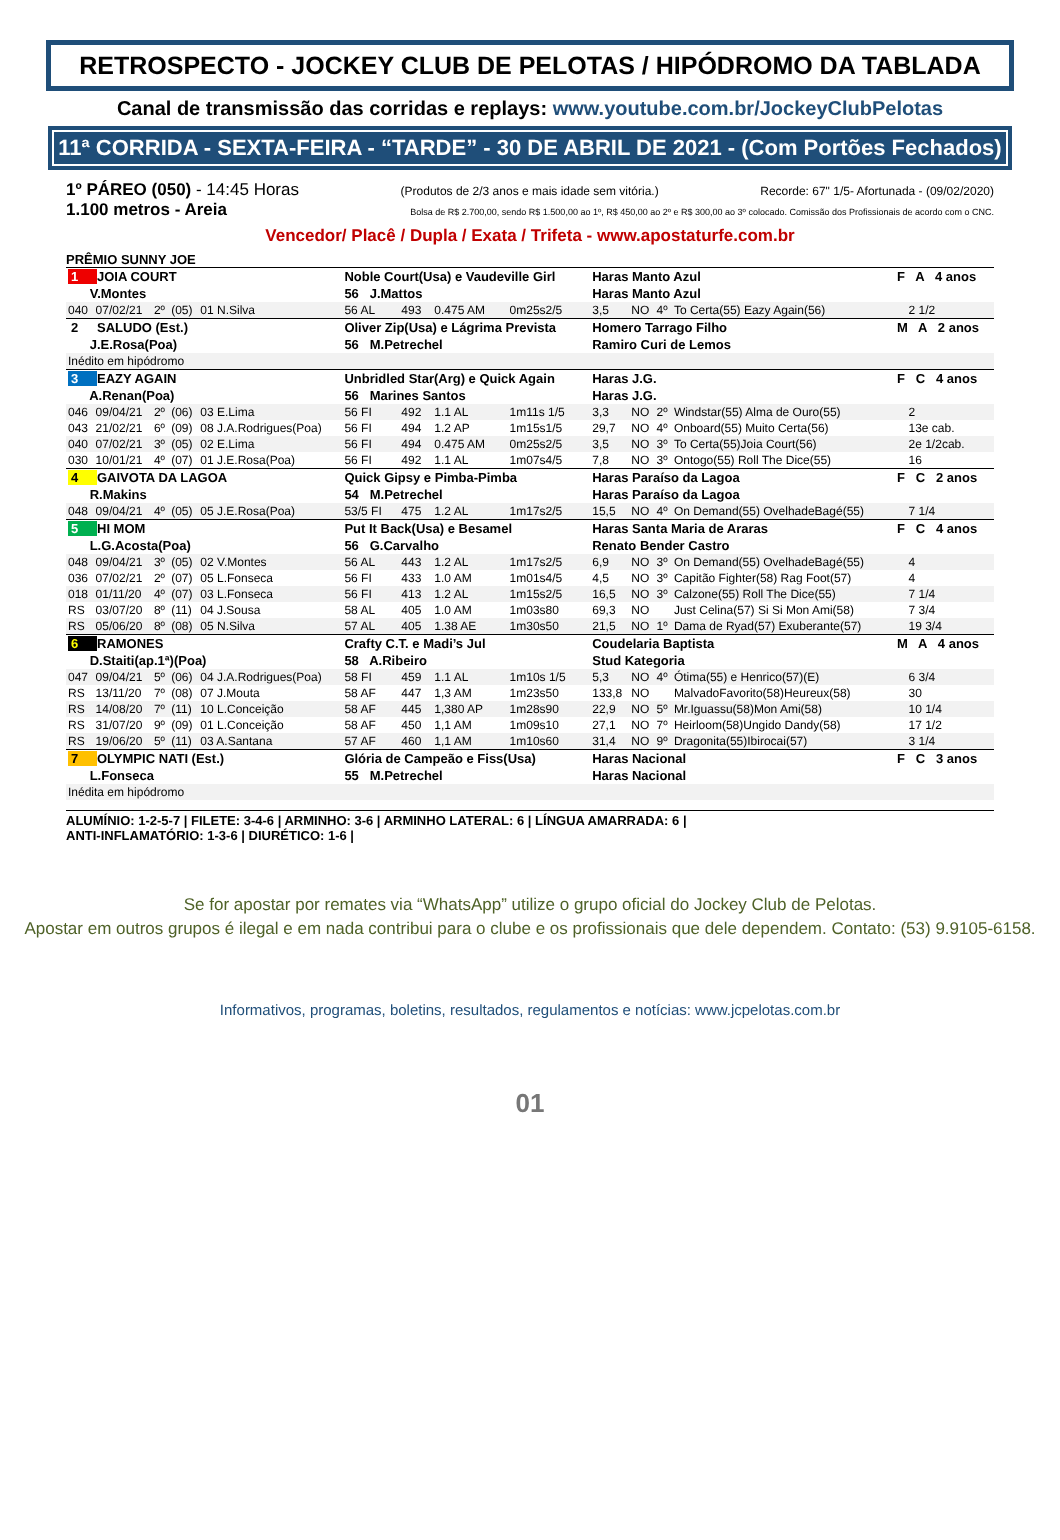RETROSPECTO - JOCKEY CLUB DE PELOTAS / HIPÓDROMO DA TABLADA
Canal de transmissão das corridas e replays: www.youtube.com.br/JockeyClubPelotas
11ª CORRIDA - SEXTA-FEIRA - “TARDE” - 30 DE ABRIL DE 2021 - (Com Portões Fechados)
1º PÁREO (050) - 14:45 Horas (Produtos de 2/3 anos e mais idade sem vitória.) Recorde: 67" 1/5- Afortunada - (09/02/2020)
1.100 metros - Areia Bolsa de R$ 2.700,00, sendo R$ 1.500,00 ao 1º, R$ 450,00 ao 2º e R$ 300,00 ao 3º colocado. Comissão dos Profissionais de acordo com o CNC.
Vencedor/ Placê / Dupla / Exata / Trifeta - www.apostaturfe.com.br
PRÊMIO SUNNY JOE
| 1 JOIA COURT | | | | | Noble Court(Usa) e Vaudeville Girl | | | | Haras Manto Azul | | | | F A 4 anos | | |
| V.Montes | | | | | 56 J.Mattos | | | | Haras Manto Azul | | | | | | |
| 040 | 07/02/21 | 2º | (05) | 01 N.Silva | 56 AL | 493 | 0.475 AM | 0m25s2/5 | 3,5 | NO | 4º | To Certa(55) Eazy Again(56) | | | 2 1/2 |
| 2 SALUDO (Est.) | | | | | Oliver Zip(Usa) e Lágrima Prevista | | | | Homero Tarrago Filho | | | | M A 2 anos | | |
| J.E.Rosa(Poa) | | | | | 56 M.Petrechel | | | | Ramiro Curi de Lemos | | | | | | |
| Inédito em hipódromo | | | | | | | | | | | | | | | |
| 3 EAZY AGAIN | | | | | Unbridled Star(Arg) e Quick Again | | | | Haras J.G. | | | | F C 4 anos | | |
| A.Renan(Poa) | | | | | 56 Marines Santos | | | | Haras J.G. | | | | | | |
| 046 | 09/04/21 | 2º | (06) | 03 E.Lima | 56 FI | 492 | 1.1 AL | 1m11s 1/5 | 3,3 | NO | 2º | Windstar(55) Alma de Ouro(55) | | | 2 |
| 043 | 21/02/21 | 6º | (09) | 08 J.A.Rodrigues(Poa) | 56 FI | 494 | 1.2 AP | 1m15s1/5 | 29,7 | NO | 4º | Onboard(55) Muito Certa(56) | | | 13e cab. |
| 040 | 07/02/21 | 3º | (05) | 02 E.Lima | 56 FI | 494 | 0.475 AM | 0m25s2/5 | 3,5 | NO | 3º | To Certa(55)Joia Court(56) | | | 2e 1/2cab. |
| 030 | 10/01/21 | 4º | (07) | 01 J.E.Rosa(Poa) | 56 FI | 492 | 1.1 AL | 1m07s4/5 | 7,8 | NO | 3º | Ontogo(55) Roll The Dice(55) | | | 16 |
| 4 GAIVOTA DA LAGOA | | | | | Quick Gipsy e Pimba-Pimba | | | | Haras Paraíso da Lagoa | | | | F C 2 anos | | |
| R.Makins | | | | | 54 M.Petrechel | | | | Haras Paraíso da Lagoa | | | | | | |
| 048 | 09/04/21 | 4º | (05) | 05 J.E.Rosa(Poa) | 53/5 FI | 475 | 1.2 AL | 1m17s2/5 | 15,5 | NO | 4º | On Demand(55) OvelhadeBagé(55) | | | 7 1/4 |
| 5 HI MOM | | | | | Put It Back(Usa) e Besamel | | | | Haras Santa Maria de Araras | | | | F C 4 anos | | |
| L.G.Acosta(Poa) | | | | | 56 G.Carvalho | | | | Renato Bender Castro | | | | | | |
| 048 | 09/04/21 | 3º | (05) | 02 V.Montes | 56 AL | 443 | 1.2 AL | 1m17s2/5 | 6,9 | NO | 3º | On Demand(55) OvelhadeBagé(55) | | | 4 |
| 036 | 07/02/21 | 2º | (07) | 05 L.Fonseca | 56 FI | 433 | 1.0 AM | 1m01s4/5 | 4,5 | NO | 3º | Capitão Fighter(58) Rag Foot(57) | | | 4 |
| 018 | 01/11/20 | 4º | (07) | 03 L.Fonseca | 56 FI | 413 | 1.2 AL | 1m15s2/5 | 16,5 | NO | 3º | Calzone(55) Roll The Dice(55) | | | 7 1/4 |
| RS | 03/07/20 | 8º | (11) | 04 J.Sousa | 58 AL | 405 | 1.0 AM | 1m03s80 | 69,3 | NO | | Just Celina(57) Si Si Mon Ami(58) | | | 7 3/4 |
| RS | 05/06/20 | 8º | (08) | 05 N.Silva | 57 AL | 405 | 1.38 AE | 1m30s50 | 21,5 | NO | 1º | Dama de Ryad(57) Exuberante(57) | | | 19 3/4 |
| 6 RAMONES | | | | | Crafty C.T. e Madi’s Jul | | | | Coudelaria Baptista | | | | M A 4 anos | | |
| D.Staiti(ap.1ª)(Poa) | | | | | 58 A.Ribeiro | | | | Stud Kategoria | | | | | | |
| 047 | 09/04/21 | 5º | (06) | 04 J.A.Rodrigues(Poa) | 58 FI | 459 | 1.1 AL | 1m10s 1/5 | 5,3 | NO | 4º | Ótima(55) e Henrico(57)(E) | | | 6 3/4 |
| RS | 13/11/20 | 7º | (08) | 07 J.Mouta | 58 AF | 447 | 1,3 AM | 1m23s50 | 133,8 | NO | | MalvadoFavorito(58)Heureux(58) | | | 30 |
| RS | 14/08/20 | 7º | (11) | 10 L.Conceição | 58 AF | 445 | 1,380 AP | 1m28s90 | 22,9 | NO | 5º | Mr.Iguassu(58)Mon Ami(58) | | | 10 1/4 |
| RS | 31/07/20 | 9º | (09) | 01 L.Conceição | 58 AF | 450 | 1,1 AM | 1m09s10 | 27,1 | NO | 7º | Heirloom(58)Ungido Dandy(58) | | | 17 1/2 |
| RS | 19/06/20 | 5º | (11) | 03 A.Santana | 57 AF | 460 | 1,1 AM | 1m10s60 | 31,4 | NO | 9º | Dragonita(55)Ibirocai(57) | | | 3 1/4 |
| 7 OLYMPIC NATI (Est.) | | | | | Glória de Campeão e Fiss(Usa) | | | | Haras Nacional | | | | F C 3 anos | | |
| L.Fonseca | | | | | 55 M.Petrechel | | | | Haras Nacional | | | | | | |
| Inédita em hipódromo | | | | | | | | | | | | | | | |
ALUMÍNIO: 1-2-5-7 | FILETE: 3-4-6 | ARMINHO: 3-6 | ARMINHO LATERAL: 6 | LÍNGUA AMARRADA: 6 |
ANTI-INFLAMATÓRIO: 1-3-6 | DIURÉTICO: 1-6 |
Se for apostar por remates via “WhatsApp” utilize o grupo oficial do Jockey Club de Pelotas.
Apostar em outros grupos é ilegal e em nada contribui para o clube e os profissionais que dele dependem. Contato: (53) 9.9105-6158.
Informativos, programas, boletins, resultados, regulamentos e notícias: www.jcpelotas.com.br
01